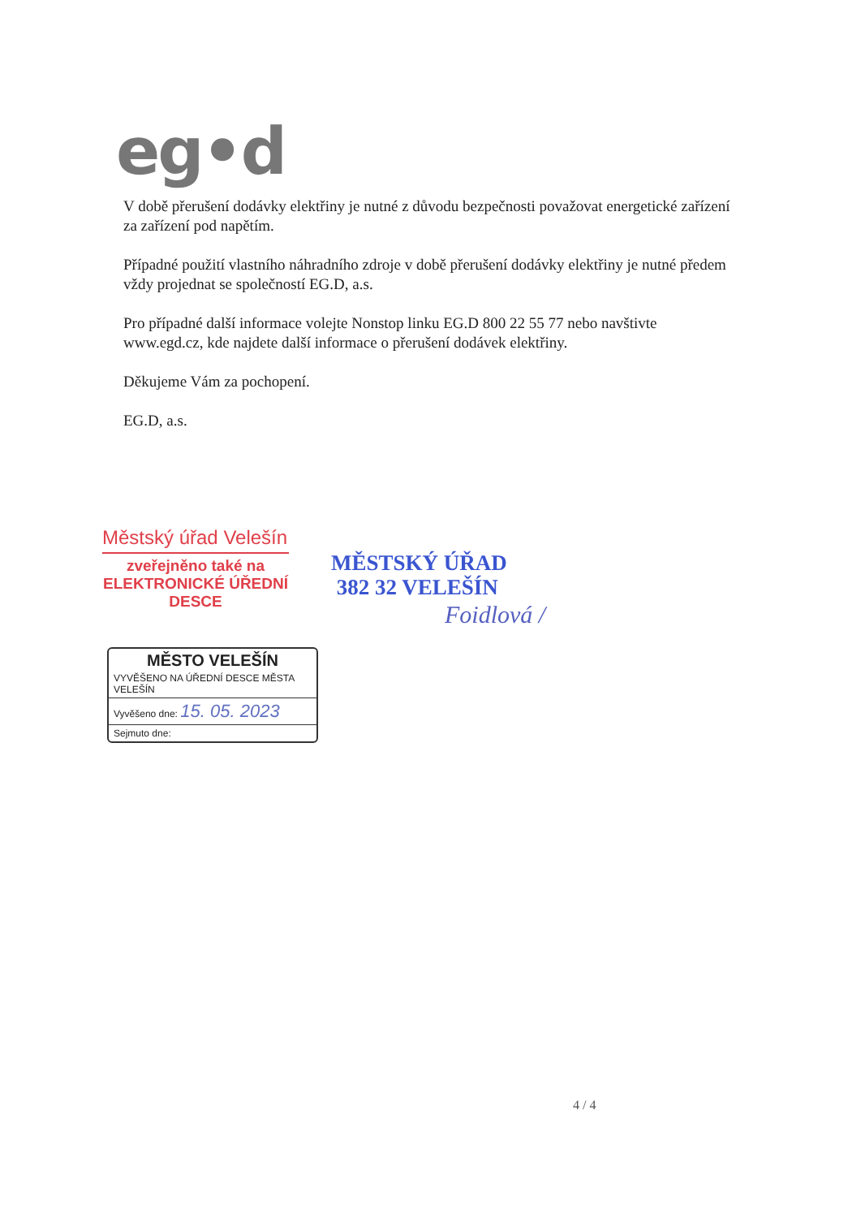eg•d
V době přerušení dodávky elektřiny je nutné z důvodu bezpečnosti považovat energetické zařízení za zařízení pod napětím.
Případné použití vlastního náhradního zdroje v době přerušení dodávky elektřiny je nutné předem vždy projednat se společností EG.D, a.s.
Pro případné další informace volejte Nonstop linku EG.D 800 22 55 77 nebo navštivte www.egd.cz, kde najdete další informace o přerušení dodávek elektřiny.
Děkujeme Vám za pochopení.
EG.D, a.s.
Městský úřad Velešín
zveřejněno také na
ELEKTRONICKÉ ÚŘEDNÍ DESCE
MĚSTSKÝ ÚŘAD
382 32 VELEŠÍN
Foidlová /
MĚSTO VELEŠÍN
VYVĚŠENO NA ÚŘEDNÍ DESCE MĚSTA VELEŠÍN
Vyvěšeno dne: 15. 05. 2023
Sejmuto dne:
4 / 4